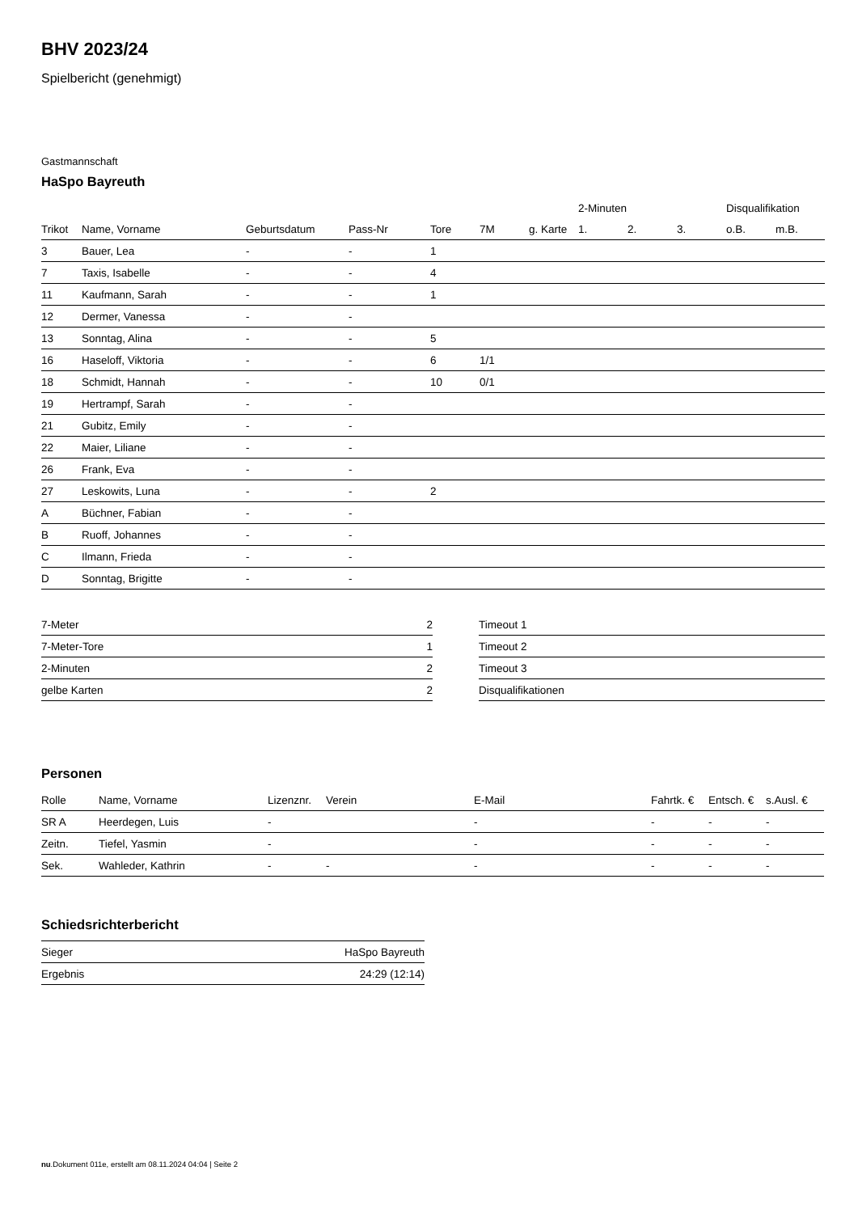BHV 2023/24
Spielbericht (genehmigt)
Gastmannschaft
HaSpo Bayreuth
| | | | | | | | 2-Minuten | | | Disqualifikation | |
| --- | --- | --- | --- | --- | --- | --- | --- | --- | --- | --- | --- |
| Trikot | Name, Vorname | Geburtsdatum | Pass-Nr | Tore | 7M | g. Karte | 1. | 2. | 3. | o.B. | m.B. |
| 3 | Bauer, Lea | - | - | 1 | | | | | | | |
| 7 | Taxis, Isabelle | - | - | 4 | | | | | | | |
| 11 | Kaufmann, Sarah | - | - | 1 | | | | | | | |
| 12 | Dermer, Vanessa | - | - | | | | | | | | |
| 13 | Sonntag, Alina | - | - | 5 | | | | | | | |
| 16 | Haseloff, Viktoria | - | - | 6 | 1/1 | | | | | | |
| 18 | Schmidt, Hannah | - | - | 10 | 0/1 | | | | | | |
| 19 | Hertrampf, Sarah | - | - | | | | | | | | |
| 21 | Gubitz, Emily | - | - | | | | | | | | |
| 22 | Maier, Liliane | - | - | | | | | | | | |
| 26 | Frank, Eva | - | - | | | | | | | | |
| 27 | Leskowits, Luna | - | - | 2 | | | | | | | |
| A | Büchner, Fabian | - | - | | | | | | | | |
| B | Ruoff, Johannes | - | - | | | | | | | | |
| C | Ilmann, Frieda | - | - | | | | | | | | |
| D | Sonntag, Brigitte | - | - | | | | | | | | |
| 7-Meter | 2 |
| 7-Meter-Tore | 1 |
| 2-Minuten | 2 |
| gelbe Karten | 2 |
| Timeout 1 |
| Timeout 2 |
| Timeout 3 |
| Disqualifikationen |
Personen
| Rolle | Name, Vorname | Lizenznr. | Verein | E-Mail | Fahrtk. € | Entsch. € | s.Ausl. € |
| --- | --- | --- | --- | --- | --- | --- | --- |
| SR A | Heerdegen, Luis | - | | - | - | - | - |
| Zeitn. | Tiefel, Yasmin | - | | - | - | - | - |
| Sek. | Wahleder, Kathrin | - | - | - | - | - | - |
Schiedsrichterbericht
| Sieger | HaSpo Bayreuth |
| Ergebnis | 24:29 (12:14) |
nu.Dokument 011e, erstellt am 08.11.2024 04:04 | Seite 2